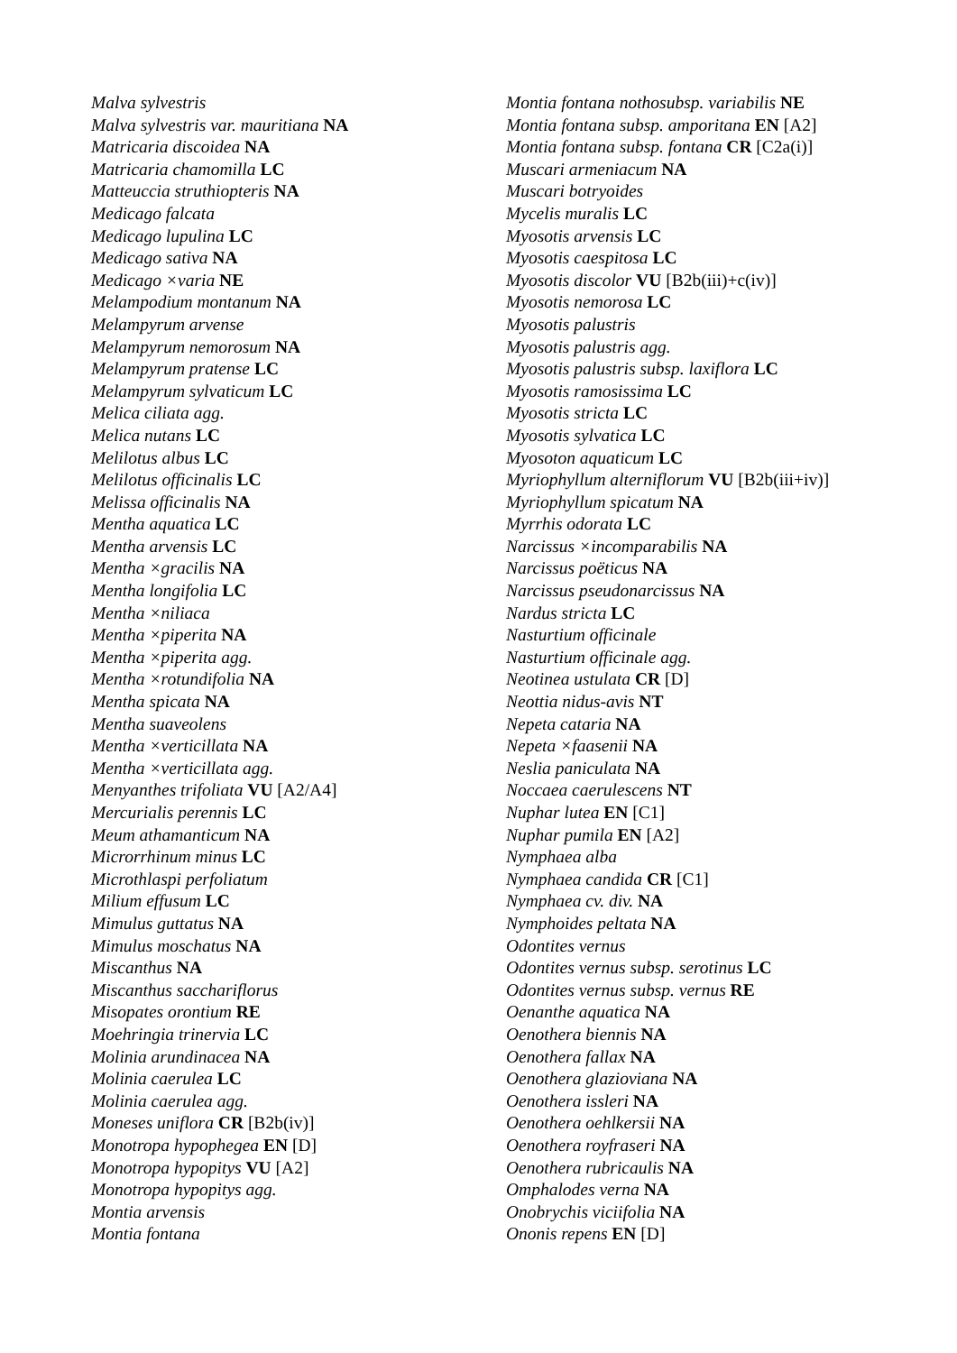Malva sylvestris
Malva sylvestris var. mauritiana NA
Matricaria discoidea NA
Matricaria chamomilla LC
Matteuccia struthiopteris NA
Medicago falcata
Medicago lupulina LC
Medicago sativa NA
Medicago ×varia NE
Melampodium montanum NA
Melampyrum arvense
Melampyrum nemorosum NA
Melampyrum pratense LC
Melampyrum sylvaticum LC
Melica ciliata agg.
Melica nutans LC
Melilotus albus LC
Melilotus officinalis LC
Melissa officinalis NA
Mentha aquatica LC
Mentha arvensis LC
Mentha ×gracilis NA
Mentha longifolia LC
Mentha ×niliaca
Mentha ×piperita NA
Mentha ×piperita agg.
Mentha ×rotundifolia NA
Mentha spicata NA
Mentha suaveolens
Mentha ×verticillata NA
Mentha ×verticillata agg.
Menyanthes trifoliata VU [A2/A4]
Mercurialis perennis LC
Meum athamanticum NA
Microrrhinum minus LC
Microthlaspi perfoliatum
Milium effusum LC
Mimulus guttatus NA
Mimulus moschatus NA
Miscanthus NA
Miscanthus sacchariflorus
Misopates orontium RE
Moehringia trinervia LC
Molinia arundinacea NA
Molinia caerulea LC
Molinia caerulea agg.
Moneses uniflora CR [B2b(iv)]
Monotropa hypophegea EN [D]
Monotropa hypopitys VU [A2]
Monotropa hypopitys agg.
Montia arvensis
Montia fontana
Montia fontana nothosubsp. variabilis NE
Montia fontana subsp. amporitana EN [A2]
Montia fontana subsp. fontana CR [C2a(i)]
Muscari armeniacum NA
Muscari botryoides
Mycelis muralis LC
Myosotis arvensis LC
Myosotis caespitosa LC
Myosotis discolor VU [B2b(iii)+c(iv)]
Myosotis nemorosa LC
Myosotis palustris
Myosotis palustris agg.
Myosotis palustris subsp. laxiflora LC
Myosotis ramosissima LC
Myosotis stricta LC
Myosotis sylvatica LC
Myosoton aquaticum LC
Myriophyllum alterniflorum VU [B2b(iii+iv)]
Myriophyllum spicatum NA
Myrrhis odorata LC
Narcissus ×incomparabilis NA
Narcissus poëticus NA
Narcissus pseudonarcissus NA
Nardus stricta LC
Nasturtium officinale
Nasturtium officinale agg.
Neotinea ustulata CR [D]
Neottia nidus-avis NT
Nepeta cataria NA
Nepeta ×faasenii NA
Neslia paniculata NA
Noccaea caerulescens NT
Nuphar lutea EN [C1]
Nuphar pumila EN [A2]
Nymphaea alba
Nymphaea candida CR [C1]
Nymphaea cv. div. NA
Nymphoides peltata NA
Odontites vernus
Odontites vernus subsp. serotinus LC
Odontites vernus subsp. vernus RE
Oenanthe aquatica NA
Oenothera biennis NA
Oenothera fallax NA
Oenothera glazioviana NA
Oenothera issleri NA
Oenothera oehlkersii NA
Oenothera royfraseri NA
Oenothera rubricaulis NA
Omphalodes verna NA
Onobrychis viciifolia NA
Ononis repens EN [D]